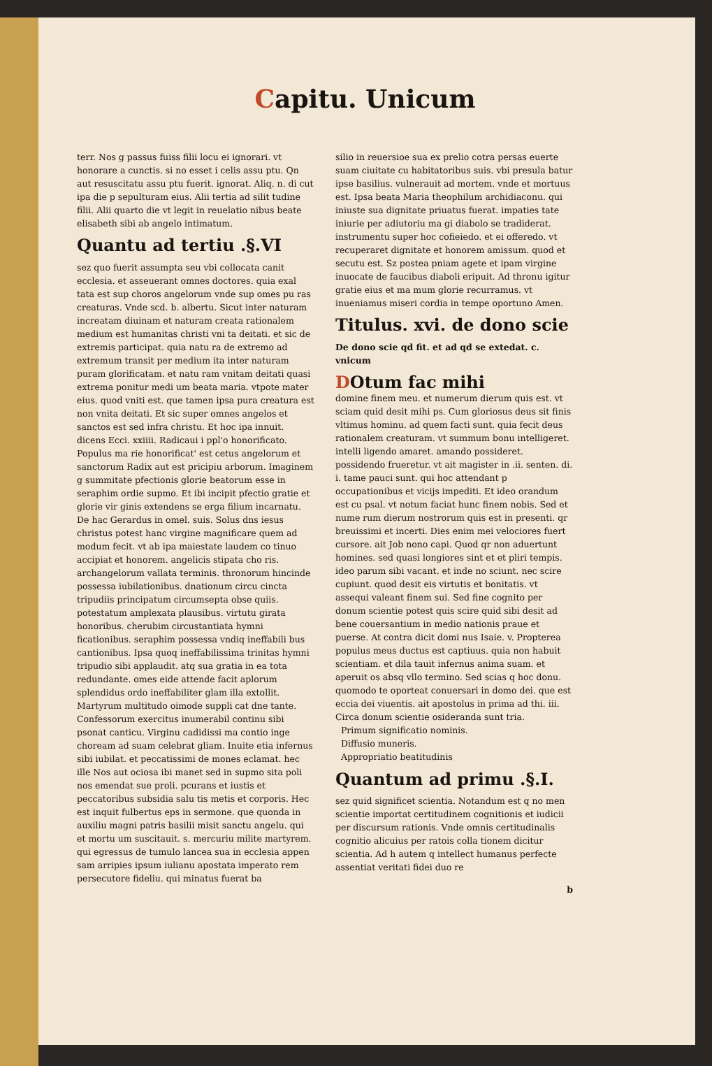Capitu. Unicum
terr. Nos g passus fuiss filii locu ei ignorari. vt honorare a cunctis. si no esset i celis assu ptu. Qn aut resuscitatu assu ptu fuerit. ignorat. Aliq. n. di cut ipa die p sepulturam eius. Alii tertia ad silit tudine filii. Alii quarto die vt legit in reuelatio nibus beate elisabeth sibi ab angelo intimatum.
Quantu ad tertiu .§.VI
sez quo fuerit assumpta seu vbi collocata canit ecclesia. et asseuerant omnes doctores. quia exal tata est sup choros angelorum vnde sup omes pu ras creaturas. Vnde scd. b. albertu. Sicut inter naturam increatam diuinam et naturam creata rationalem medium est humanitas christi vni ta deitati. et sic de extremis participat. quia natu ra de extremo ad extremum transit per medium ita inter naturam puram glorificatam. et natu ram vnitam deitati quasi extrema ponitur medi um beata maria. vtpote mater eius. quod vniti est. que tamen ipsa pura creatura est non vnita deitati. Et sic super omnes angelos et sanctos est sed infra christu. Et hoc ipa innuit. dicens Ecci. xxiiii. Radicaui i ppl'o honorificato. Populus ma rie honorificat' est cetus angelorum et sanctorum Radix aut est pricipiu arborum. Imaginem g summitate pfectionis glorie beatorum esse in seraphim ordie supmo. Et ibi incipit pfectio gratie et glorie vir ginis extendens se erga filium incarnatu. De hac Gerardus in omel. suis. Solus dns iesus christus potest hanc virgine magnificare quem ad modum fecit. vt ab ipa maiestate laudem co tinuo accipiat et honorem. angelicis stipata cho ris. archangelorum vallata terminis. thronorum hincinde possessa iubilationibus. dnationum circu cincta tripudiis principatum circumsepta obse quiis. potestatum amplexata plausibus. virtutu girata honoribus. cherubim circustantiata hymni ficationibus. seraphim possessa vndiq ineffabili bus cantionibus. Ipsa quoq ineffabilissima trinitas hymni tripudio sibi applaudit. atq sua gratia in ea tota redundante. omes eide attende facit aplorum splendidus ordo ineffabiliter glam illa extollit. Martyrum multitudo oimode suppli cat dne tante. Confessorum exercitus inumerabil continu sibi psonat canticu. Virginu cadidissi ma contio inge choream ad suam celebrat gliam. Inuite etia infernus sibi iubilat. et peccatissimi de mones eclamat. hec ille Nos aut ociosa ibi manet sed in supmo sita poli nos emendat sue proli. pcurans et iustis et peccatoribus subsidia salu tis metis et corporis. Hec est inquit fulbertus eps in sermone. que quonda in auxiliu magni patris basilii misit sanctu angelu. qui et mortu um suscitauit. s. mercuriu milite martyrem. qui egressus de tumulo lancea sua in ecclesia appen sam arripies ipsum iulianu apostata imperato rem persecutore fideliu. qui minatus fuerat ba
silio in reuersioe sua ex prelio cotra persas euerte suam ciuitate cu habitatoribus suis. vbi presula batur ipse basilius. vulnerauit ad mortem. vnde et mortuus est. Ipsa beata Maria theophilum archidiaconu. qui iniuste sua dignitate priuatus fuerat. impaties tate iniurie per adiutoriu ma gi diabolo se tradiderat. instrumentu super hoc cofieiedo. et ei offeredo. vt recuperaret dignitate et honorem amissum. quod et secutu est. Sz postea pniam agete et ipam virgine inuocate de faucibus diaboli eripuit. Ad thronu igitur gratie eius et ma mum glorie recurramus. vt inueniamus miseri cordia in tempe oportuno Amen.
Titulus. xvi. de dono scie
De dono scie qd fit. et ad qd se extedat. c. vnicum
DOtum fac mihi
domine finem meu. et numerum dierum quis est. vt sciam quid desit mihi ps. Cum gloriosus deus sit finis vltimus hominu. ad quem facti sunt. quia fecit deus rationalem creaturam. vt summum bonu intelligeret. intelli ligendo amaret. amando possideret. possidendo frueretur. vt ait magister in .ii. senten. di. i. tame pauci sunt. qui hoc attendant p occupationibus et vicijs impediti. Et ideo orandum est cu psal. vt notum faciat hunc finem nobis. Sed et nume rum dierum nostrorum quis est in presenti. qr breuissimi et incerti. Dies enim mei velociores fuert cursore. ait Job nono capi. Quod qr non aduertunt homines. sed quasi longiores sint et et pliri tempis. ideo parum sibi vacant. et inde no sciunt. nec scire cupiunt. quod desit eis virtutis et bonitatis. vt assequi valeant finem sui. Sed fine cognito per donum scientie potest quis scire quid sibi desit ad bene couersantium in medio nationis praue et puerse. At contra dicit domi nus Isaie. v. Propterea populus meus ductus est captiuus. quia non habuit scientiam. et dila tauit infernus anima suam. et aperuit os absq vllo termino. Sed scias q hoc donu. quomodo te oporteat conuersari in domo dei. que est eccia dei viuentis. ait apostolus in prima ad thi. iii. Circa donum scientie osideranda sunt tria.
Primum significatio nominis.
Diffusio muneris.
Appropriatio beatitudinis
Quantum ad primu .§.I.
sez quid significet scientia. Notandum est q no men scientie importat certitudinem cognitionis et iudicii per discursum rationis. Vnde omnis certitudinalis cognitio alicuius per ratois colla tionem dicitur scientia. Ad h autem q intellect humanus perfecte assentiat veritati fidei duo re
b